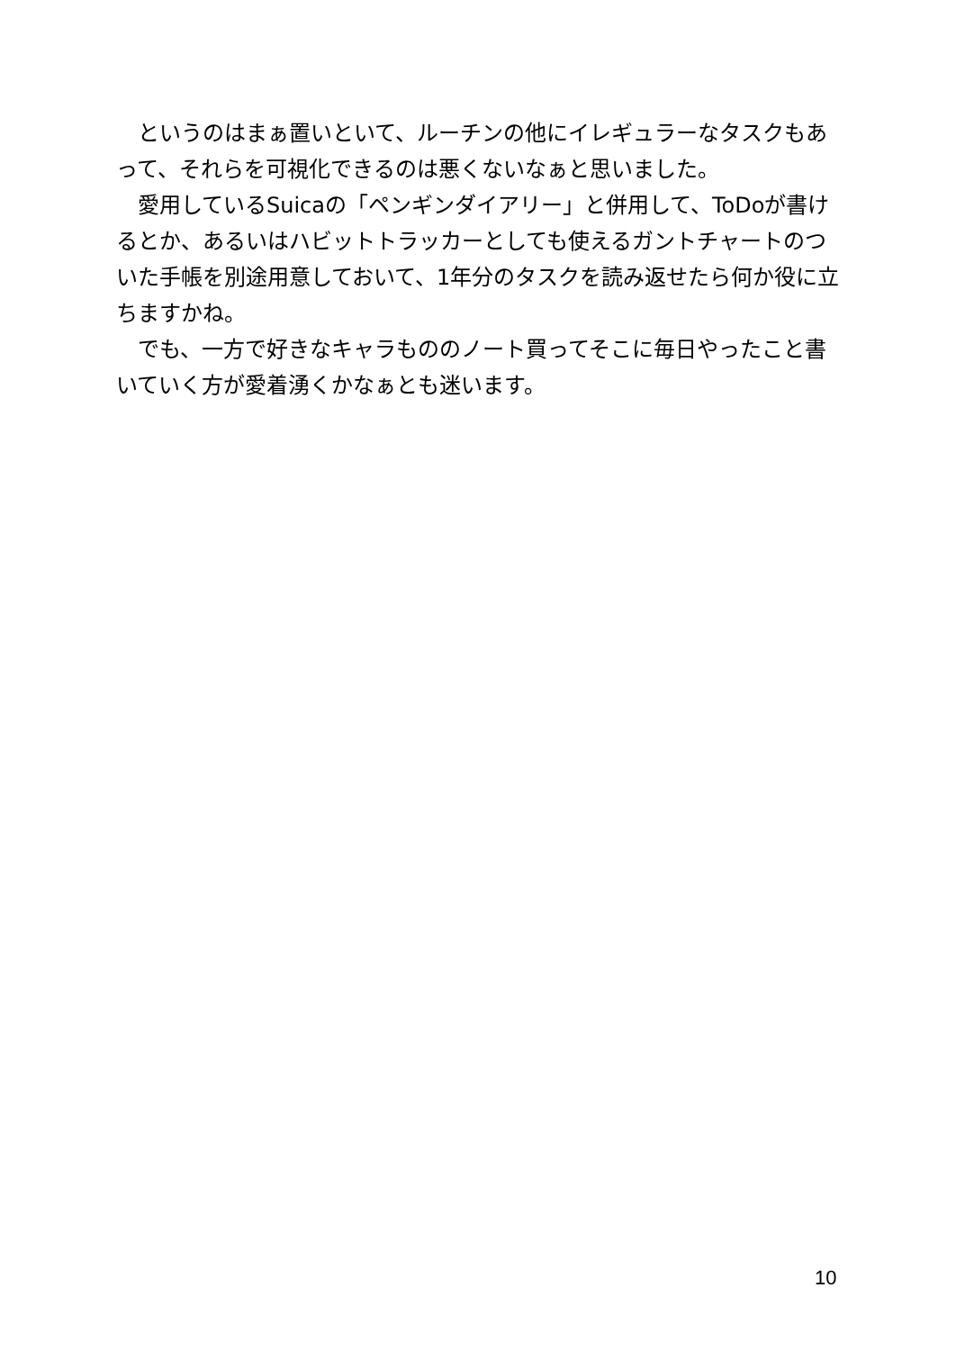というのはまぁ置いといて、ルーチンの他にイレギュラーなタスクもあって、それらを可視化できるのは悪くないなぁと思いました。
　愛用しているSuicaの「ペンギンダイアリー」と併用して、ToDoが書けるとか、あるいはハビットトラッカーとしても使えるガントチャートのついた手帳を別途用意しておいて、1年分のタスクを読み返せたら何か役に立ちますかね。
　でも、一方で好きなキャラもののノート買ってそこに毎日やったこと書いていく方が愛着湧くかなぁとも迷います。
10